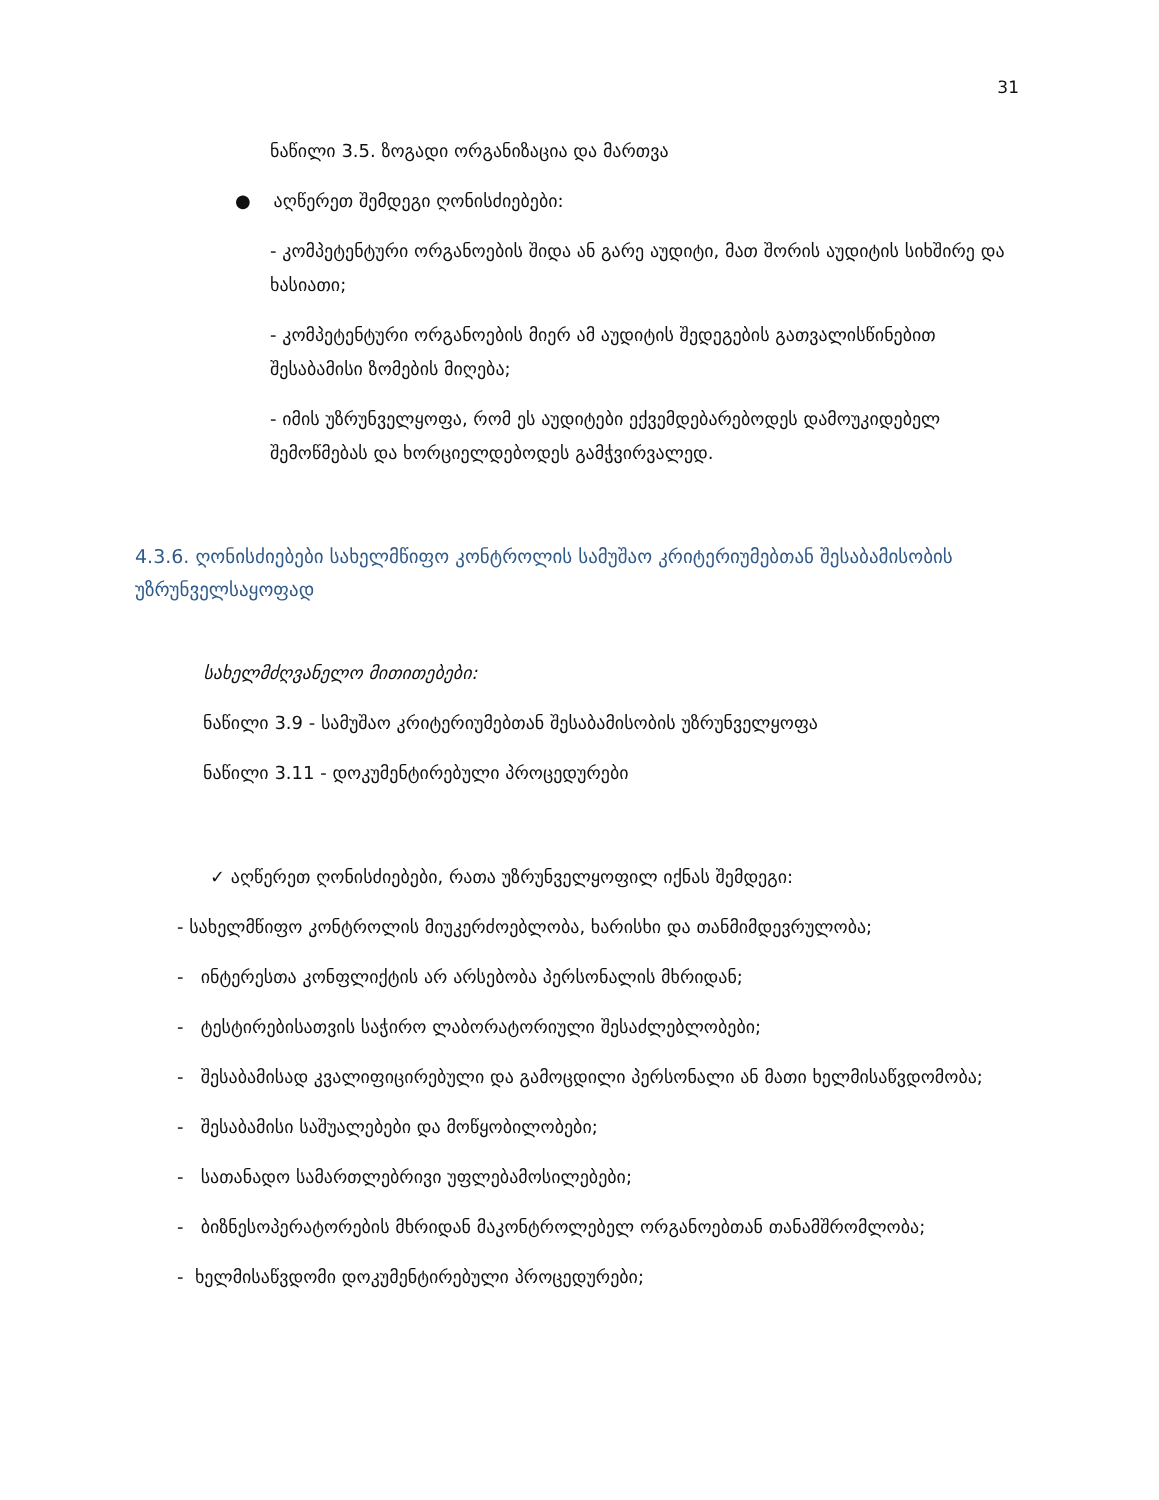31
ნაწილი 3.5. ზოგადი ორგანიზაცია და მართვა
● აღწერეთ შემდეგი ღონისძიებები:
- კომპეტენტური ორგანოების შიდა ან გარე აუდიტი, მათ შორის აუდიტის სიხშირე და ხასიათი;
- კომპეტენტური ორგანოების მიერ ამ აუდიტის შედეგების გათვალისწინებით შესაბამისი ზომების მიღება;
- იმის უზრუნველყოფა, რომ ეს აუდიტები ექვემდებარებოდეს დამოუკიდებელ შემოწმებას და ხორციელდებოდეს გამჭვირვალედ.
4.3.6. ღონისძიებები სახელმწიფო კონტროლის სამუშაო კრიტერიუმებთან შესაბამისობის უზრუნველსაყოფად
სახელმძღვანელო მითითებები:
ნაწილი 3.9 - სამუშაო კრიტერიუმებთან შესაბამისობის უზრუნველყოფა
ნაწილი 3.11 - დოკუმენტირებული პროცედურები
✓ აღწერეთ ღონისძიებები, რათა უზრუნველყოფილ იქნას შემდეგი:
- სახელმწიფო კონტროლის მიუკერძოებლობა, ხარისხი და თანმიმდევრულობა;
- ინტერესთა კონფლიქტის არ არსებობა პერსონალის მხრიდან;
- ტესტირებისათვის საჭირო ლაბორატორიული შესაძლებლობები;
- შესაბამისად კვალიფიცირებული და გამოცდილი პერსონალი ან მათი ხელმისაწვდომობა;
- შესაბამისი საშუალებები და მოწყობილობები;
- სათანადო სამართლებრივი უფლებამოსილებები;
- ბიზნესოპერატორების მხრიდან მაკონტროლებელ ორგანოებთან თანამშრომლობა;
- ხელმისაწვდომი დოკუმენტირებული პროცედურები;